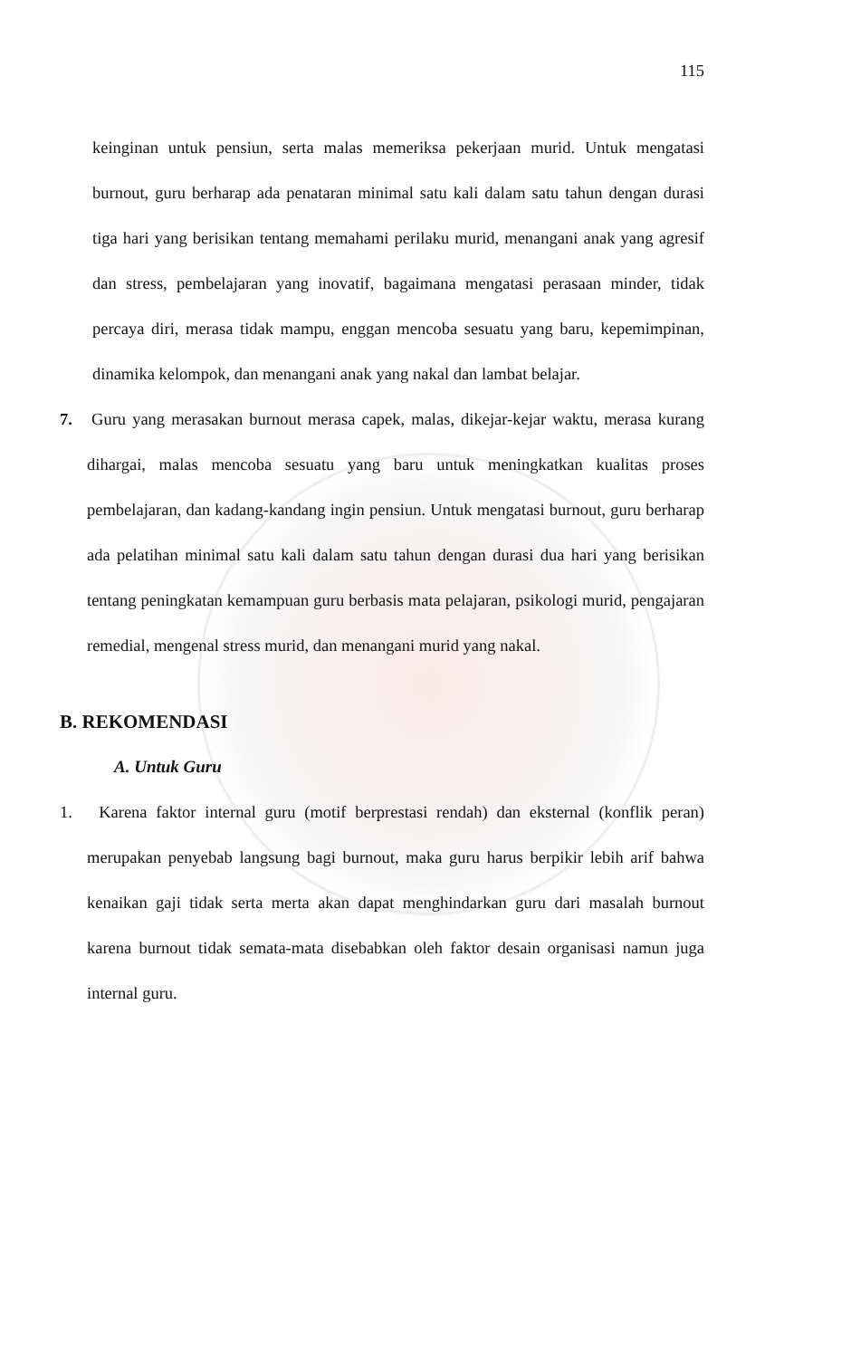115
keinginan untuk pensiun, serta malas memeriksa pekerjaan murid. Untuk mengatasi burnout, guru berharap ada penataran minimal satu kali dalam satu tahun dengan durasi tiga hari yang berisikan tentang memahami perilaku murid, menangani anak yang agresif dan stress, pembelajaran yang inovatif, bagaimana mengatasi perasaan minder, tidak percaya diri, merasa tidak mampu, enggan mencoba sesuatu yang baru, kepemimpinan, dinamika kelompok, dan menangani anak yang nakal dan lambat belajar.
7. Guru yang merasakan burnout merasa capek, malas, dikejar-kejar waktu, merasa kurang dihargai, malas mencoba sesuatu yang baru untuk meningkatkan kualitas proses pembelajaran, dan kadang-kandang ingin pensiun. Untuk mengatasi burnout, guru berharap ada pelatihan minimal satu kali dalam satu tahun dengan durasi dua hari yang berisikan tentang peningkatan kemampuan guru berbasis mata pelajaran, psikologi murid, pengajaran remedial, mengenal stress murid, dan menangani murid yang nakal.
B. REKOMENDASI
A. Untuk Guru
1. Karena faktor internal guru (motif berprestasi rendah) dan eksternal (konflik peran) merupakan penyebab langsung bagi burnout, maka guru harus berpikir lebih arif bahwa kenaikan gaji tidak serta merta akan dapat menghindarkan guru dari masalah burnout karena burnout tidak semata-mata disebabkan oleh faktor desain organisasi namun juga internal guru.